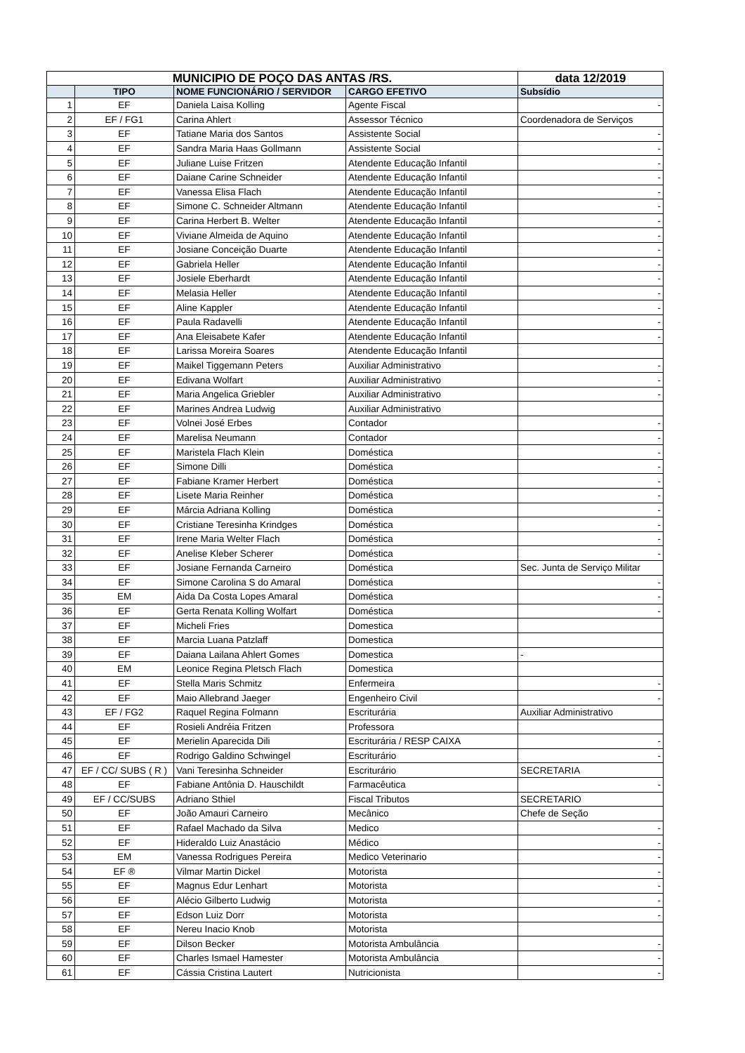| MUNICIPIO DE POÇO DAS ANTAS /RS. | | | | data 12/2019 |
| | TIPO | NOME FUNCIONÁRIO / SERVIDOR | CARGO EFETIVO | Subsídio |
| 1 | EF | Daniela Laisa Kolling | Agente Fiscal | - |
| 2 | EF / FG1 | Carina Ahlert | Assessor Técnico | Coordenadora de Serviços |
| 3 | EF | Tatiane Maria dos Santos | Assistente Social | - |
| 4 | EF | Sandra Maria Haas Gollmann | Assistente Social | - |
| 5 | EF | Juliane Luise Fritzen | Atendente Educação Infantil | - |
| 6 | EF | Daiane Carine Schneider | Atendente Educação Infantil | - |
| 7 | EF | Vanessa Elisa Flach | Atendente Educação Infantil | - |
| 8 | EF | Simone C. Schneider Altmann | Atendente Educação Infantil | - |
| 9 | EF | Carina Herbert B. Welter | Atendente Educação Infantil | - |
| 10 | EF | Viviane Almeida de Aquino | Atendente Educação Infantil | - |
| 11 | EF | Josiane Conceição Duarte | Atendente Educação Infantil | - |
| 12 | EF | Gabriela Heller | Atendente Educação Infantil | - |
| 13 | EF | Josiele Eberhardt | Atendente Educação Infantil | - |
| 14 | EF | Melasia Heller | Atendente Educação Infantil | - |
| 15 | EF | Aline Kappler | Atendente Educação Infantil | - |
| 16 | EF | Paula Radavelli | Atendente Educação Infantil | - |
| 17 | EF | Ana Eleisabete Kafer | Atendente Educação Infantil | - |
| 18 | EF | Larissa Moreira Soares | Atendente Educação Infantil | |
| 19 | EF | Maikel Tiggemann Peters | Auxiliar Administrativo | - |
| 20 | EF | Edivana Wolfart | Auxiliar Administrativo | - |
| 21 | EF | Maria Angelica Griebler | Auxiliar Administrativo | - |
| 22 | EF | Marines Andrea Ludwig | Auxiliar Administrativo | |
| 23 | EF | Volnei José Erbes | Contador | - |
| 24 | EF | Marelisa Neumann | Contador | - |
| 25 | EF | Maristela Flach Klein | Doméstica | - |
| 26 | EF | Simone Dilli | Doméstica | - |
| 27 | EF | Fabiane Kramer Herbert | Doméstica | - |
| 28 | EF | Lisete Maria Reinher | Doméstica | - |
| 29 | EF | Márcia Adriana Kolling | Doméstica | - |
| 30 | EF | Cristiane Teresinha Krindges | Doméstica | - |
| 31 | EF | Irene Maria Welter Flach | Doméstica | - |
| 32 | EF | Anelise Kleber Scherer | Doméstica | - |
| 33 | EF | Josiane Fernanda Carneiro | Doméstica | Sec. Junta de Serviço Militar |
| 34 | EF | Simone Carolina S do Amaral | Doméstica | - |
| 35 | EM | Aida Da Costa Lopes Amaral | Doméstica | - |
| 36 | EF | Gerta Renata Kolling Wolfart | Doméstica | - |
| 37 | EF | Micheli Fries | Domestica | |
| 38 | EF | Marcia Luana Patzlaff | Domestica | |
| 39 | EF | Daiana Lailana Ahlert Gomes | Domestica | - |
| 40 | EM | Leonice Regina Pletsch Flach | Domestica | |
| 41 | EF | Stella Maris Schmitz | Enfermeira | - |
| 42 | EF | Maio Allebrand Jaeger | Engenheiro Civil | - |
| 43 | EF / FG2 | Raquel Regina Folmann | Escriturária | Auxiliar Administrativo |
| 44 | EF | Rosieli Andréia Fritzen | Professora | |
| 45 | EF | Merielin Aparecida Dili | Escriturária / RESP CAIXA | - |
| 46 | EF | Rodrigo Galdino Schwingel | Escriturário | - |
| 47 | EF / CC/ SUBS ( R ) | Vani Teresinha Schneider | Escriturário | SECRETARIA |
| 48 | EF | Fabiane Antônia D. Hauschildt | Farmacêutica | - |
| 49 | EF / CC/SUBS | Adriano Sthiel | Fiscal Tributos | SECRETARIO |
| 50 | EF | João Amauri Carneiro | Mecânico | Chefe de Seção |
| 51 | EF | Rafael Machado da Silva | Medico | - |
| 52 | EF | Hideraldo Luiz Anastácio | Médico | - |
| 53 | EM | Vanessa Rodrigues Pereira | Medico Veterinario | - |
| 54 | EF ® | Vilmar Martin Dickel | Motorista | - |
| 55 | EF | Magnus Edur Lenhart | Motorista | - |
| 56 | EF | Alécio Gilberto Ludwig | Motorista | - |
| 57 | EF | Edson Luiz Dorr | Motorista | - |
| 58 | EF | Nereu Inacio Knob | Motorista | |
| 59 | EF | Dilson Becker | Motorista Ambulância | - |
| 60 | EF | Charles Ismael Hamester | Motorista Ambulância | - |
| 61 | EF | Cássia Cristina Lautert | Nutricionista | - |